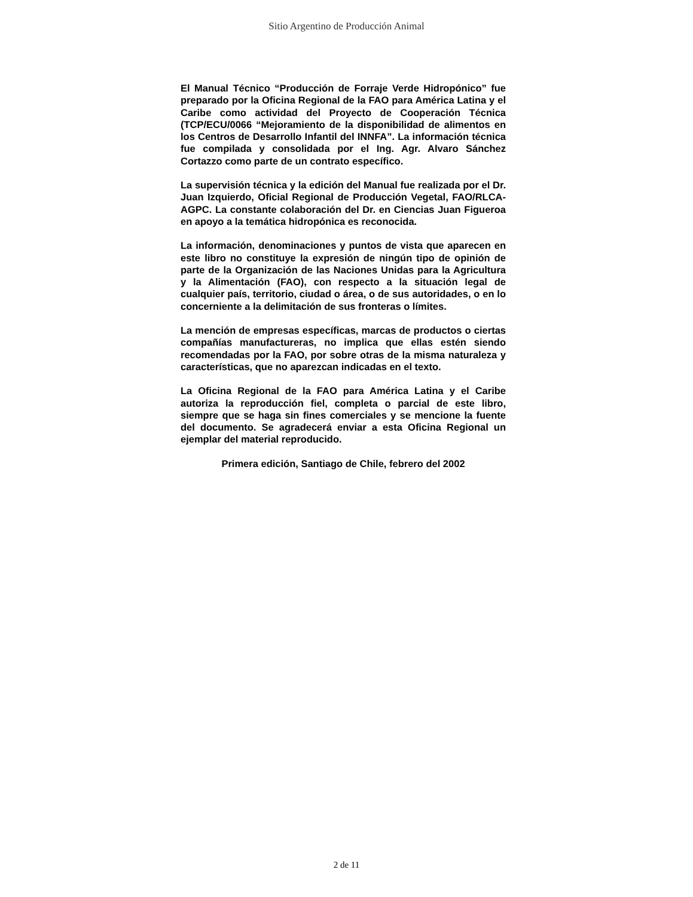Sitio Argentino de Producción Animal
El Manual Técnico “Producción de Forraje Verde Hidropónico” fue preparado por la Oficina Regional de la FAO para América Latina y el Caribe como actividad del Proyecto de Cooperación Técnica (TCP/ECU/0066 “Mejoramiento de la disponibilidad de alimentos en los Centros de Desarrollo Infantil del INNFA”. La información técnica fue compilada y consolidada por el Ing. Agr. Alvaro Sánchez Cortazzo como parte de un contrato específico.
La supervisión técnica y la edición del Manual fue realizada por el Dr. Juan Izquierdo, Oficial Regional de Producción Vegetal, FAO/RLCA-AGPC. La constante colaboración del Dr. en Ciencias Juan Figueroa en apoyo a la temática hidropónica es reconocida.
La información, denominaciones y puntos de vista que aparecen en este libro no constituye la expresión de ningún tipo de opinión de parte de la Organización de las Naciones Unidas para la Agricultura y la Alimentación (FAO), con respecto a la situación legal de cualquier país, territorio, ciudad o área, o de sus autoridades, o en lo concerniente a la delimitación de sus fronteras o límites.
La mención de empresas específicas, marcas de productos o ciertas compañías manufactureras, no implica que ellas estén siendo recomendadas por la FAO, por sobre otras de la misma naturaleza y características, que no aparezcan indicadas en el texto.
La Oficina Regional de la FAO para América Latina y el Caribe autoriza la reproducción fiel, completa o parcial de este libro, siempre que se haga sin fines comerciales y se mencione la fuente del documento. Se agradecerá enviar a esta Oficina Regional un ejemplar del material reproducido.
Primera edición, Santiago de Chile, febrero del 2002
2 de 11